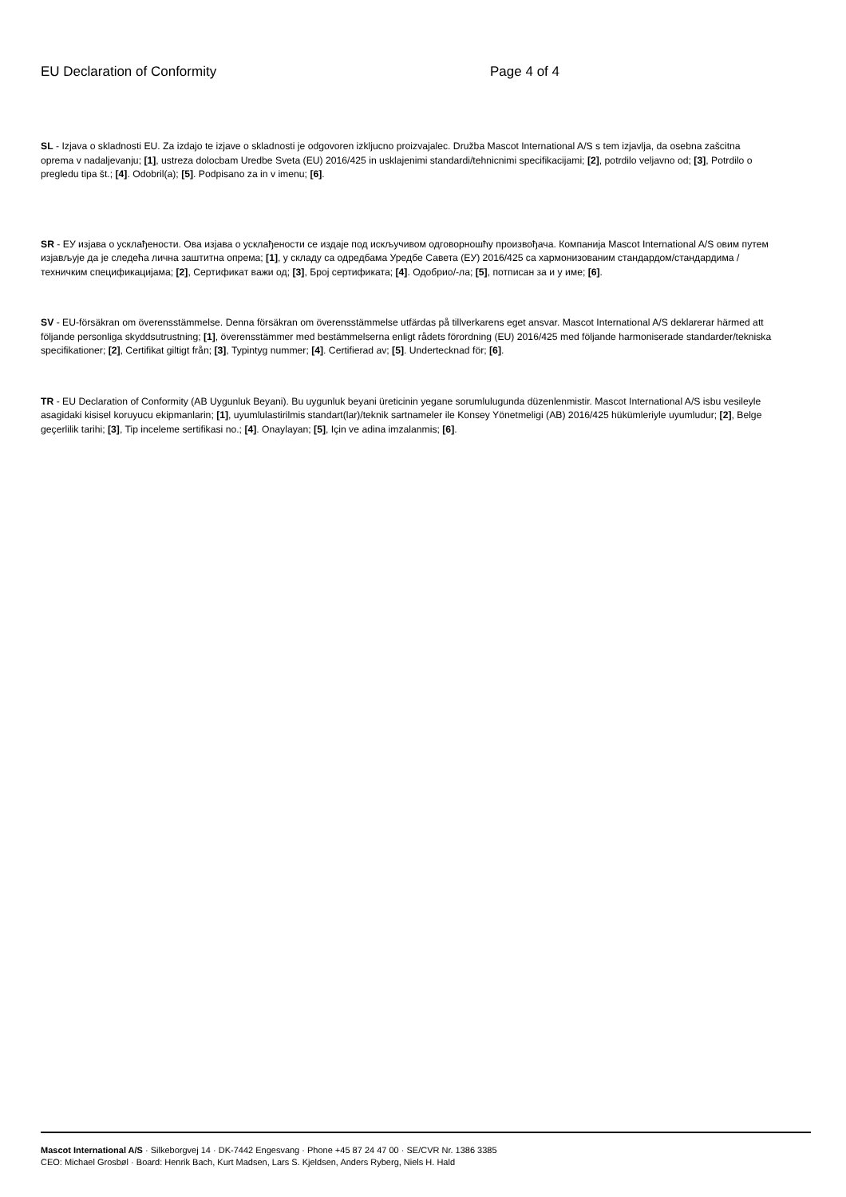EU Declaration of Conformity Page 4 of 4
SL - Izjava o skladnosti EU. Za izdajo te izjave o skladnosti je odgovoren izkljucno proizvajalec. Družba Mascot International A/S s tem izjavlja, da osebna zašcitna oprema v nadaljevanju; [1], ustreza dolocbam Uredbe Sveta (EU) 2016/425 in usklajenimi standardi/tehnicnimi specifikacijami; [2], potrdilo veljavno od; [3], Potrdilo o pregledu tipa št.; [4]. Odobril(a); [5]. Podpisano za in v imenu; [6].
SR - ЕУ изјава о усклађености. Ова изјава о усклађености се издаје под искључивом одговорношћу произвођача. Компанија Mascot International A/S овим путем изјављује да је следећа лична заштитна опрема; [1], у складу са одредбама Уредбе Савета (ЕУ) 2016/425 са хармонизованим стандардом/стандардима / техничким спецификацијама; [2], Сертификат важи од; [3], Број сертификата; [4]. Одобрио/-ла; [5], потписан за и у име; [6].
SV - EU-försäkran om överensstämmelse. Denna försäkran om överensstämmelse utfärdas på tillverkarens eget ansvar. Mascot International A/S deklarerar härmed att följande personliga skyddsutrustning; [1], överensstämmer med bestämmelserna enligt rådets förordning (EU) 2016/425 med följande harmoniserade standarder/tekniska specifikationer; [2], Certifikat giltigt från; [3], Typintyg nummer; [4]. Certifierad av; [5]. Undertecknad för; [6].
TR - EU Declaration of Conformity (AB Uygunluk Beyani). Bu uygunluk beyani üreticinin yegane sorumlulugunda düzenlenmistir. Mascot International A/S isbu vesileyle asagidaki kisisel koruyucu ekipmanlarin; [1], uyumlulastirilmis standart(lar)/teknik sartnameler ile Konsey Yönetmeligi (AB) 2016/425 hükümleriyle uyumludur; [2], Belge geçerlilik tarihi; [3], Tip inceleme sertifikasi no.; [4]. Onaylayan; [5], Için ve adina imzalanmis; [6].
Mascot International A/S · Silkeborgvej 14 · DK-7442 Engesvang · Phone +45 87 24 47 00 · SE/CVR Nr. 1386 3385
CEO: Michael Grosbøl · Board: Henrik Bach, Kurt Madsen, Lars S. Kjeldsen, Anders Ryberg, Niels H. Hald